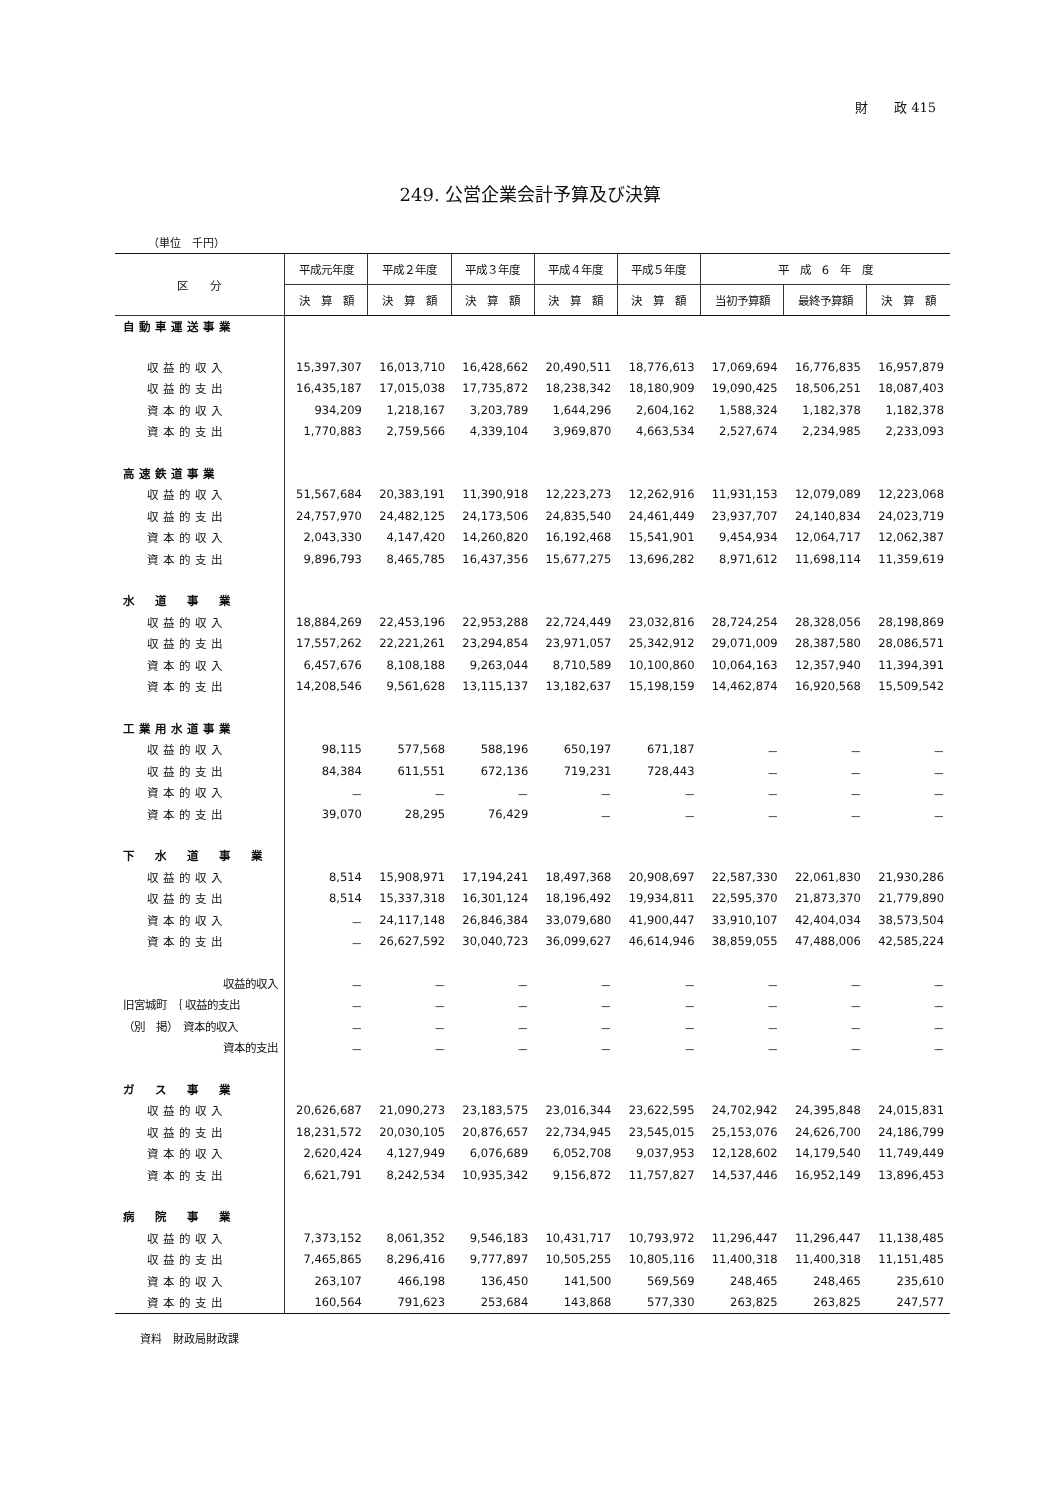財　　政 415
249. 公営企業会計予算及び決算
（単位　千円）
| 区 分 | 平成元年度 | 平成２年度 | 平成３年度 | 平成４年度 | 平成５年度 | 平 成 6 年 度 | | |
| --- | --- | --- | --- | --- | --- | --- | --- | --- |
| | 決 算 額 | 決 算 額 | 決 算 額 | 決 算 額 | 決 算 額 | 当初予算額 | 最終予算額 | 決 算 額 |
| 自動車運送事業 | | | | | | | | |
| 収益的収入 | 15,397,307 | 16,013,710 | 16,428,662 | 20,490,511 | 18,776,613 | 17,069,694 | 16,776,835 | 16,957,879 |
| 収益的支出 | 16,435,187 | 17,015,038 | 17,735,872 | 18,238,342 | 18,180,909 | 19,090,425 | 18,506,251 | 18,087,403 |
| 資本的収入 | 934,209 | 1,218,167 | 3,203,789 | 1,644,296 | 2,604,162 | 1,588,324 | 1,182,378 | 1,182,378 |
| 資本的支出 | 1,770,883 | 2,759,566 | 4,339,104 | 3,969,870 | 4,663,534 | 2,527,674 | 2,234,985 | 2,233,093 |
| 高速鉄道事業 | | | | | | | | |
| 収益的収入 | 51,567,684 | 20,383,191 | 11,390,918 | 12,223,273 | 12,262,916 | 11,931,153 | 12,079,089 | 12,223,068 |
| 収益的支出 | 24,757,970 | 24,482,125 | 24,173,506 | 24,835,540 | 24,461,449 | 23,937,707 | 24,140,834 | 24,023,719 |
| 資本的収入 | 2,043,330 | 4,147,420 | 14,260,820 | 16,192,468 | 15,541,901 | 9,454,934 | 12,064,717 | 12,062,387 |
| 資本的支出 | 9,896,793 | 8,465,785 | 16,437,356 | 15,677,275 | 13,696,282 | 8,971,612 | 11,698,114 | 11,359,619 |
| 水 道 事 業 | | | | | | | | |
| 収益的収入 | 18,884,269 | 22,453,196 | 22,953,288 | 22,724,449 | 23,032,816 | 28,724,254 | 28,328,056 | 28,198,869 |
| 収益的支出 | 17,557,262 | 22,221,261 | 23,294,854 | 23,971,057 | 25,342,912 | 29,071,009 | 28,387,580 | 28,086,571 |
| 資本的収入 | 6,457,676 | 8,108,188 | 9,263,044 | 8,710,589 | 10,100,860 | 10,064,163 | 12,357,940 | 11,394,391 |
| 資本的支出 | 14,208,546 | 9,561,628 | 13,115,137 | 13,182,637 | 15,198,159 | 14,462,874 | 16,920,568 | 15,509,542 |
| 工業用水道事業 | | | | | | | | |
| 収益的収入 | 98,115 | 577,568 | 588,196 | 650,197 | 671,187 | － | － | － |
| 収益的支出 | 84,384 | 611,551 | 672,136 | 719,231 | 728,443 | － | － | － |
| 資本的収入 | － | － | － | － | － | － | － | － |
| 資本的支出 | 39,070 | 28,295 | 76,429 | － | － | － | － | － |
| 下 水 道 事 業 | | | | | | | | |
| 収益的収入 | 8,514 | 15,908,971 | 17,194,241 | 18,497,368 | 20,908,697 | 22,587,330 | 22,061,830 | 21,930,286 |
| 収益的支出 | 8,514 | 15,337,318 | 16,301,124 | 18,196,492 | 19,934,811 | 22,595,370 | 21,873,370 | 21,779,890 |
| 資本的収入 | － | 24,117,148 | 26,846,384 | 33,079,680 | 41,900,447 | 33,910,107 | 42,404,034 | 38,573,504 |
| 資本的支出 | － | 26,627,592 | 30,040,723 | 36,099,627 | 46,614,946 | 38,859,055 | 47,488,006 | 42,585,224 |
| 収益的収入 | － | － | － | － | － | － | － | － |
| 旧宮城町 ｛ 収益的支出 | － | － | － | － | － | － | － | － |
| （別 掲） 資本的収入 | － | － | － | － | － | － | － | － |
| 資本的支出 | － | － | － | － | － | － | － | － |
| ガ ス 事 業 | | | | | | | | |
| 収益的収入 | 20,626,687 | 21,090,273 | 23,183,575 | 23,016,344 | 23,622,595 | 24,702,942 | 24,395,848 | 24,015,831 |
| 収益的支出 | 18,231,572 | 20,030,105 | 20,876,657 | 22,734,945 | 23,545,015 | 25,153,076 | 24,626,700 | 24,186,799 |
| 資本的収入 | 2,620,424 | 4,127,949 | 6,076,689 | 6,052,708 | 9,037,953 | 12,128,602 | 14,179,540 | 11,749,449 |
| 資本的支出 | 6,621,791 | 8,242,534 | 10,935,342 | 9,156,872 | 11,757,827 | 14,537,446 | 16,952,149 | 13,896,453 |
| 病 院 事 業 | | | | | | | | |
| 収益的収入 | 7,373,152 | 8,061,352 | 9,546,183 | 10,431,717 | 10,793,972 | 11,296,447 | 11,296,447 | 11,138,485 |
| 収益的支出 | 7,465,865 | 8,296,416 | 9,777,897 | 10,505,255 | 10,805,116 | 11,400,318 | 11,400,318 | 11,151,485 |
| 資本的収入 | 263,107 | 466,198 | 136,450 | 141,500 | 569,569 | 248,465 | 248,465 | 235,610 |
| 資本的支出 | 160,564 | 791,623 | 253,684 | 143,868 | 577,330 | 263,825 | 263,825 | 247,577 |
資料　財政局財政課